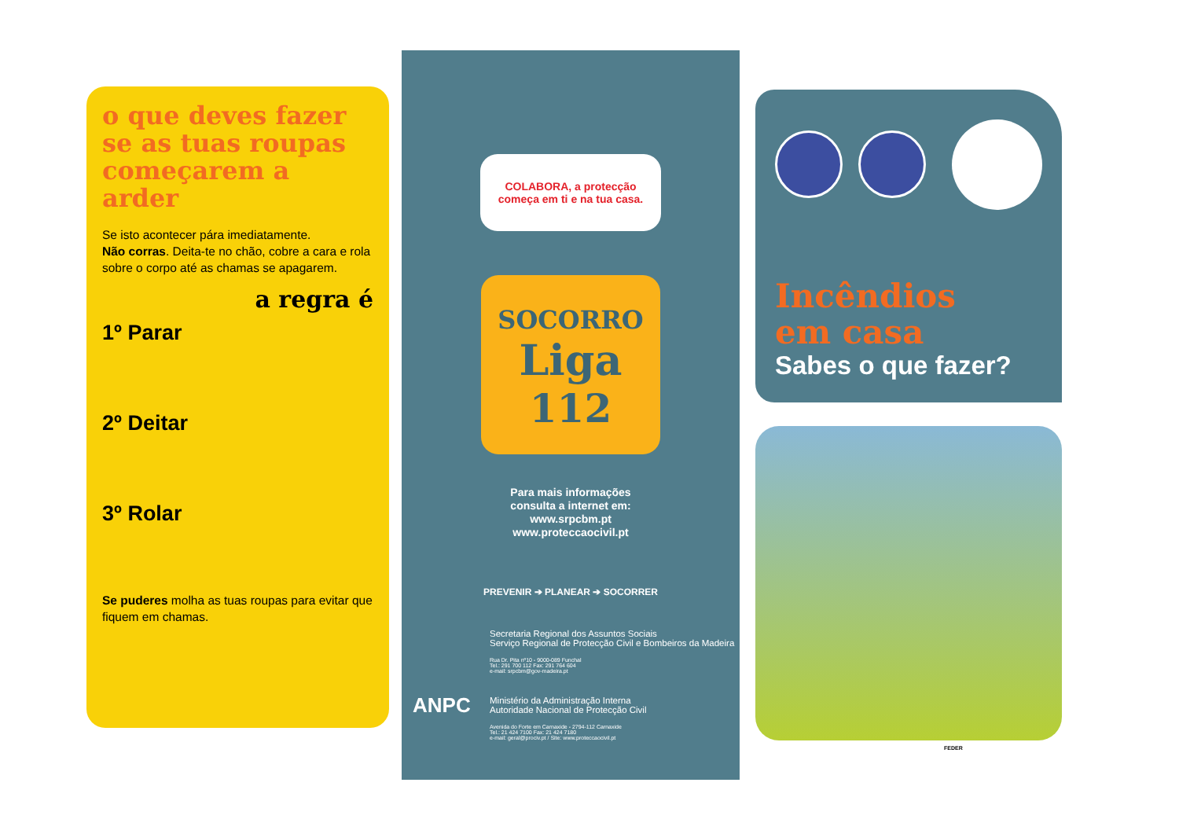o que deves fazer se as tuas roupas começarem a arder
Se isto acontecer pára imediatamente.
Não corras. Deita-te no chão, cobre a cara e rola sobre o corpo até as chamas se apagarem.
a regra é
1º Parar
2º Deitar
3º Rolar
Se puderes molha as tuas roupas para evitar que fiquem em chamas.
COLABORA, a protecção
começa em ti e na tua casa.
SOCORRO
Liga
112
Para mais informações
consulta a internet em:
www.srpcbm.pt
www.proteccaocivil.pt
PREVENIR ➔ PLANEAR ➔ SOCORRER
Secretaria Regional dos Assuntos Sociais
Serviço Regional de Protecção Civil e Bombeiros da Madeira
Rua Dr. Pita nº10 - 9000-089 Funchal
Tel.: 291 700 112 Fax: 291 764 604
e-mail: srpcbm@gov-madeira.pt
Ministério da Administração Interna
Autoridade Nacional de Protecção Civil
Avenida do Forte em Carnaxide - 2794-112 Carnaxide
Tel.: 21 424 7100 Fax: 21 424 7180
e-mail: geral@prociv.pt / Site: www.proteccaocivil.pt
ANPC
Incêndios
em casa
Sabes o que fazer?
FEDER